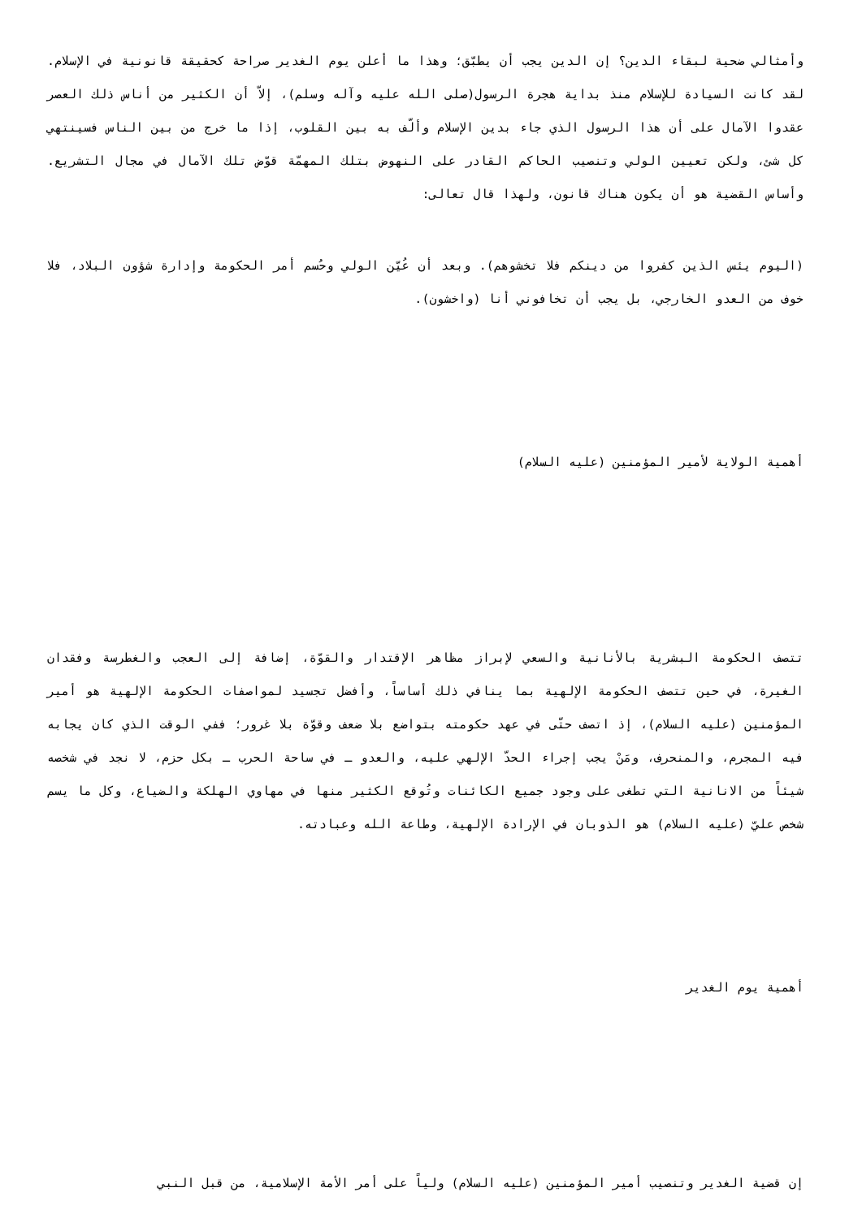وأمثالي ضحية لبقاء الدين؟ إن الدين يجب أن يطبّق؛ وهذا ما أعلن يوم الغدير صراحة كحقيقة قانونية في الإسلام. لقد كانت السيادة للإسلام منذ بداية هجرة الرسول(صلى الله عليه وآله وسلم)، إلاّ أن الكثير من أناس ذلك العصر عقدوا الآمال على أن هذا الرسول الذي جاء بدين الإسلام وألّف به بين القلوب، إذا ما خرج من بين الناس فسينتهي كل شئ، ولكن تعيين الولي وتنصيب الحاكم القادر على النهوض بتلك المهمّة قوّض تلك الآمال في مجال التشريع. وأساس القضية هو أن يكون هناك قانون، ولهذا قال تعالى:
(اليوم يئس الذين كفروا من دينكم فلا تخشوهم). وبعد أن عُيّن الولي وحُسم أمر الحكومة وإدارة شؤون البلاد، فلا خوف من العدو الخارجي، بل يجب أن تخافوني أنا (واخشون).
أهمية الولاية لأمير المؤمنين (عليه السلام)
تتصف الحكومة البشرية بالأنانية والسعي لإبراز مظاهر الإقتدار والقوّة، إضافة إلى العجب والغطرسة وفقدان الغيرة، في حين تتصف الحكومة الإلهية بما ينافي ذلك أساساً، وأفضل تجسيد لمواصفات الحكومة الإلهية هو أمير المؤمنين (عليه السلام)، إذ اتصف حتّى في عهد حكومته بتواضع بلا ضعف وقوّة بلا غرور؛ ففي الوقت الذي كان يجابه فيه المجرم، والمنحرف، ومَنْ يجب إجراء الحدّ الإلهي عليه، والعدو ـ في ساحة الحرب ـ بكل حزم، لا نجد في شخصه شيئاً من الانانية التي تطغى على وجود جميع الكائنات وتُوقع الكثير منها في مهاوي الهلكة والضياع، وكل ما يسم شخص عليّ (عليه السلام) هو الذوبان في الإرادة الإلهية، وطاعة الله وعبادته.
أهمية يوم الغدير
إن قضية الغدير وتنصيب أمير المؤمنين (عليه السلام) ولياً على أمر الأمة الإسلامية، من قبل النبي